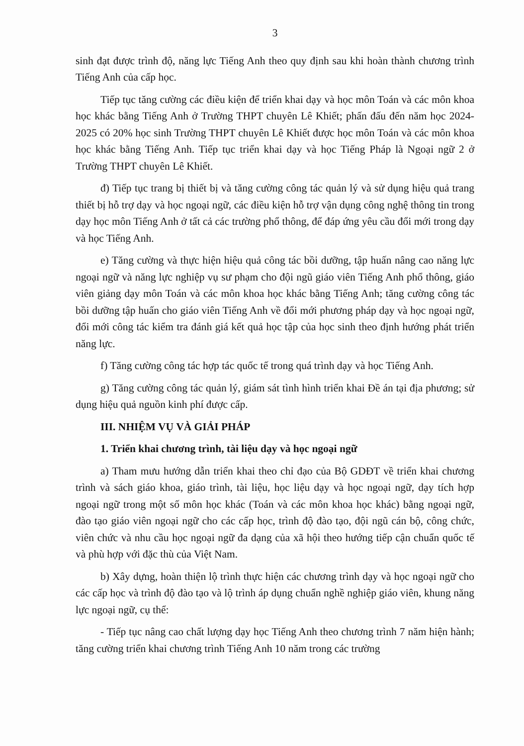3
sinh đạt được trình độ, năng lực Tiếng Anh theo quy định sau khi hoàn thành chương trình Tiếng Anh của cấp học.
Tiếp tục tăng cường các điều kiện để triển khai dạy và học môn Toán và các môn khoa học khác bằng Tiếng Anh ở Trường THPT chuyên Lê Khiết; phấn đấu đến năm học 2024-2025 có 20% học sinh Trường THPT chuyên Lê Khiết được học môn Toán và các môn khoa học khác bằng Tiếng Anh. Tiếp tục triển khai dạy và học Tiếng Pháp là Ngoại ngữ 2 ở Trường THPT chuyên Lê Khiết.
đ) Tiếp tục trang bị thiết bị và tăng cường công tác quản lý và sử dụng hiệu quả trang thiết bị hỗ trợ dạy và học ngoại ngữ, các điều kiện hỗ trợ vận dụng công nghệ thông tin trong dạy học môn Tiếng Anh ở tất cả các trường phổ thông, để đáp ứng yêu cầu đổi mới trong dạy và học Tiếng Anh.
e) Tăng cường và thực hiện hiệu quả công tác bồi dưỡng, tập huấn nâng cao năng lực ngoại ngữ và năng lực nghiệp vụ sư phạm cho đội ngũ giáo viên Tiếng Anh phổ thông, giáo viên giảng dạy môn Toán và các môn khoa học khác bằng Tiếng Anh; tăng cường công tác bồi dưỡng tập huấn cho giáo viên Tiếng Anh về đổi mới phương pháp dạy và học ngoại ngữ, đổi mới công tác kiểm tra đánh giá kết quả học tập của học sinh theo định hướng phát triển năng lực.
f) Tăng cường công tác hợp tác quốc tế trong quá trình dạy và học Tiếng Anh.
g) Tăng cường công tác quản lý, giám sát tình hình triển khai Đề án tại địa phương; sử dụng hiệu quả nguồn kinh phí được cấp.
III. NHIỆM VỤ VÀ GIẢI PHÁP
1. Triển khai chương trình, tài liệu dạy và học ngoại ngữ
a) Tham mưu hướng dẫn triển khai theo chỉ đạo của Bộ GDĐT về triển khai chương trình và sách giáo khoa, giáo trình, tài liệu, học liệu dạy và học ngoại ngữ, dạy tích hợp ngoại ngữ trong một số môn học khác (Toán và các môn khoa học khác) bằng ngoại ngữ, đào tạo giáo viên ngoại ngữ cho các cấp học, trình độ đào tạo, đội ngũ cán bộ, công chức, viên chức và nhu cầu học ngoại ngữ đa dạng của xã hội theo hướng tiếp cận chuẩn quốc tế và phù hợp với đặc thù của Việt Nam.
b) Xây dựng, hoàn thiện lộ trình thực hiện các chương trình dạy và học ngoại ngữ cho các cấp học và trình độ đào tạo và lộ trình áp dụng chuẩn nghề nghiệp giáo viên, khung năng lực ngoại ngữ, cụ thể:
- Tiếp tục nâng cao chất lượng dạy học Tiếng Anh theo chương trình 7 năm hiện hành; tăng cường triển khai chương trình Tiếng Anh 10 năm trong các trường